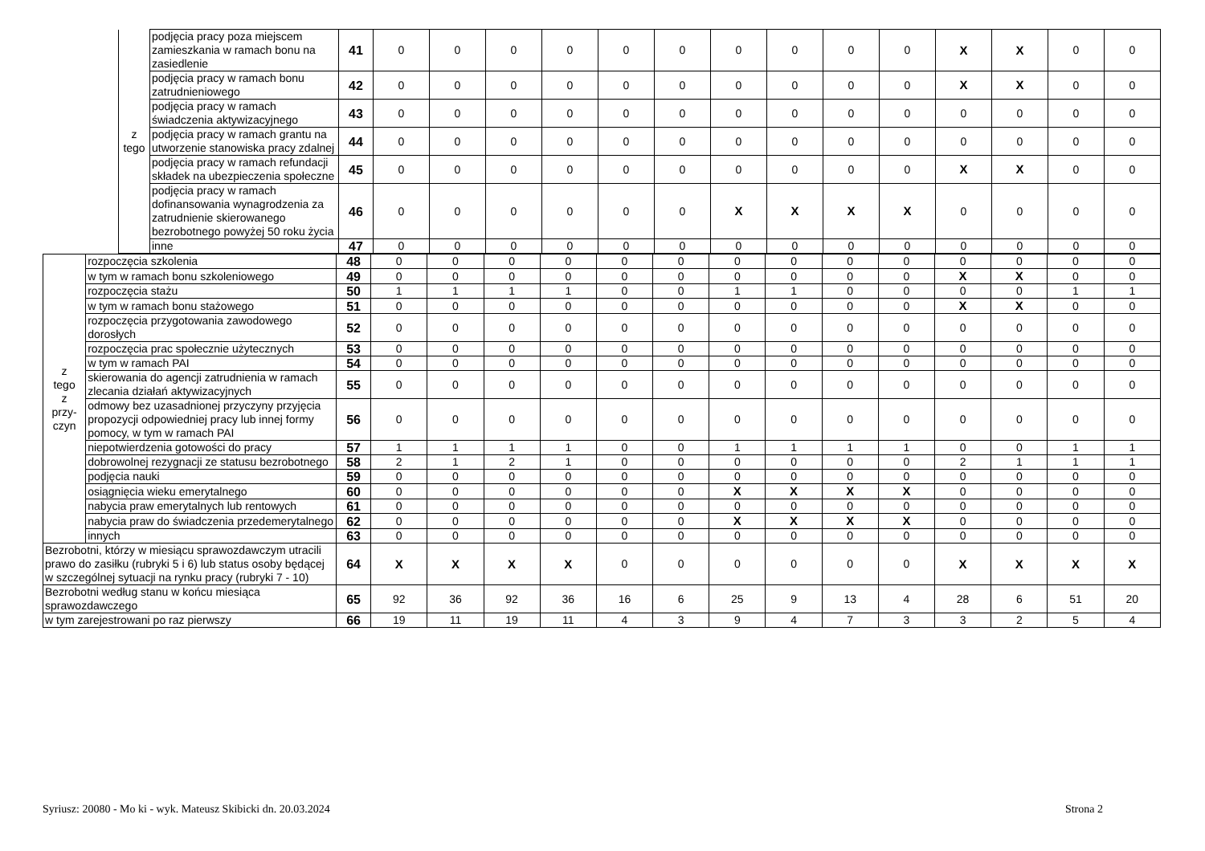| | | z tego | podjęcia pracy poza miejscem zamieszkania w ramach bonu na zasiedlenie | 41 | 0 | 0 | 0 | 0 | 0 | 0 | 0 | 0 | 0 | 0 | X | X | 0 | 0 |
| | | | podjęcia pracy w ramach bonu zatrudnieniowego | 42 | 0 | 0 | 0 | 0 | 0 | 0 | 0 | 0 | 0 | 0 | X | X | 0 | 0 |
| | | | podjęcia pracy w ramach świadczenia aktywizacyjnego | 43 | 0 | 0 | 0 | 0 | 0 | 0 | 0 | 0 | 0 | 0 | 0 | 0 | 0 | 0 |
| | | | podjęcia pracy w ramach grantu na utworzenie stanowiska pracy zdalnej | 44 | 0 | 0 | 0 | 0 | 0 | 0 | 0 | 0 | 0 | 0 | 0 | 0 | 0 | 0 |
| | | | podjęcia pracy w ramach refundacji składek na ubezpieczenia społeczne | 45 | 0 | 0 | 0 | 0 | 0 | 0 | 0 | 0 | 0 | 0 | X | X | 0 | 0 |
| | | | podjęcia pracy w ramach dofinansowania wynagrodzenia za zatrudnienie skierowanego bezrobotnego powyżej 50 roku życia | 46 | 0 | 0 | 0 | 0 | 0 | 0 | X | X | X | X | 0 | 0 | 0 | 0 |
| | | | inne | 47 | 0 | 0 | 0 | 0 | 0 | 0 | 0 | 0 | 0 | 0 | 0 | 0 | 0 | 0 |
| z tego z przy- czyn | rozpoczęcia szkolenia | 48 | 0 | 0 | 0 | 0 | 0 | 0 | 0 | 0 | 0 | 0 | 0 | 0 | 0 | 0 |
| | w tym w ramach bonu szkoleniowego | 49 | 0 | 0 | 0 | 0 | 0 | 0 | 0 | 0 | 0 | 0 | X | X | 0 | 0 |
| | rozpoczęcia stażu | 50 | 1 | 1 | 1 | 1 | 0 | 0 | 1 | 1 | 0 | 0 | 0 | 0 | 1 | 1 |
| | w tym w ramach bonu stażowego | 51 | 0 | 0 | 0 | 0 | 0 | 0 | 0 | 0 | 0 | 0 | X | X | 0 | 0 |
| | rozpoczęcia przygotowania zawodowego dorosłych | 52 | 0 | 0 | 0 | 0 | 0 | 0 | 0 | 0 | 0 | 0 | 0 | 0 | 0 | 0 |
| | rozpoczęcia prac społecznie użytecznych | 53 | 0 | 0 | 0 | 0 | 0 | 0 | 0 | 0 | 0 | 0 | 0 | 0 | 0 | 0 |
| | w tym w ramach PAI | 54 | 0 | 0 | 0 | 0 | 0 | 0 | 0 | 0 | 0 | 0 | 0 | 0 | 0 | 0 |
| | skierowania do agencji zatrudnienia w ramach zlecania działań aktywizacyjnych | 55 | 0 | 0 | 0 | 0 | 0 | 0 | 0 | 0 | 0 | 0 | 0 | 0 | 0 | 0 |
| | odmowy bez uzasadnionej przyczyny przyjęcia propozycji odpowiedniej pracy lub innej formy pomocy, w tym w ramach PAI | 56 | 0 | 0 | 0 | 0 | 0 | 0 | 0 | 0 | 0 | 0 | 0 | 0 | 0 | 0 |
| | niepotwierdzenia gotowości do pracy | 57 | 1 | 1 | 1 | 1 | 0 | 0 | 1 | 1 | 1 | 1 | 0 | 0 | 1 | 1 |
| | dobrowolnej rezygnacji ze statusu bezrobotnego | 58 | 2 | 1 | 2 | 1 | 0 | 0 | 0 | 0 | 0 | 0 | 2 | 1 | 1 | 1 |
| | podjęcia nauki | 59 | 0 | 0 | 0 | 0 | 0 | 0 | 0 | 0 | 0 | 0 | 0 | 0 | 0 | 0 |
| | osiągnięcia wieku emerytalnego | 60 | 0 | 0 | 0 | 0 | 0 | 0 | X | X | X | X | 0 | 0 | 0 | 0 |
| | nabycia praw emerytalnych lub rentowych | 61 | 0 | 0 | 0 | 0 | 0 | 0 | 0 | 0 | 0 | 0 | 0 | 0 | 0 | 0 |
| | nabycia praw do świadczenia przedemerytalnego | 62 | 0 | 0 | 0 | 0 | 0 | 0 | X | X | X | X | 0 | 0 | 0 | 0 |
| | innych | 63 | 0 | 0 | 0 | 0 | 0 | 0 | 0 | 0 | 0 | 0 | 0 | 0 | 0 | 0 |
| Bezrobotni, którzy w miesiącu sprawozdawczym utracili prawo do zasiłku (rubryki 5 i 6) lub status osoby będącej w szczególnej sytuacji na rynku pracy (rubryki 7 - 10) | | 64 | X | X | X | X | 0 | 0 | 0 | 0 | 0 | 0 | X | X | X | X |
| Bezrobotni według stanu w końcu miesiąca sprawozdawczego | | 65 | 92 | 36 | 92 | 36 | 16 | 6 | 25 | 9 | 13 | 4 | 28 | 6 | 51 | 20 |
| w tym zarejestrowani po raz pierwszy | | 66 | 19 | 11 | 19 | 11 | 4 | 3 | 9 | 4 | 7 | 3 | 3 | 2 | 5 | 4 |
Syriusz: 20080 - Mo ki - wyk. Mateusz Skibicki dn. 20.03.2024 Strona 2